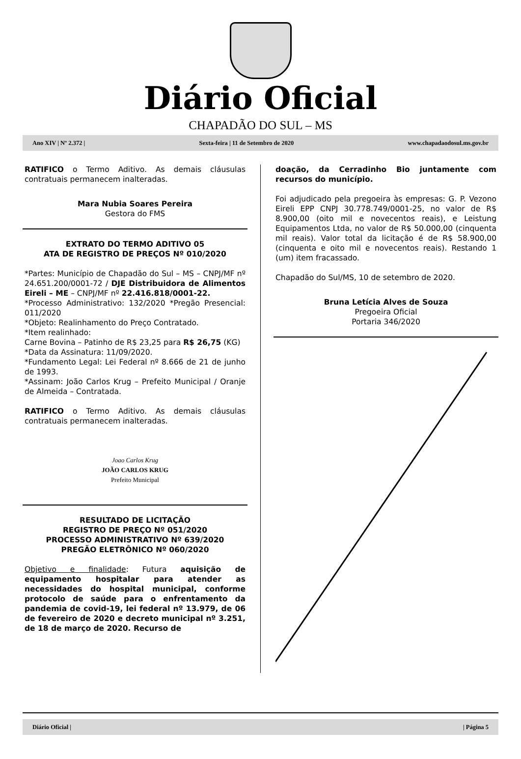Diário Oficial
CHAPADÃO DO SUL – MS
Ano XIV | Nº 2.372 | Sexta-feira | 11 de Setembro de 2020 www.chapadaodosul.ms.gov.br
RATIFICO o Termo Aditivo. As demais cláusulas contratuais permanecem inalteradas.
Mara Nubia Soares Pereira
Gestora do FMS
EXTRATO DO TERMO ADITIVO 05
ATA DE REGISTRO DE PREÇOS Nº 010/2020
*Partes: Município de Chapadão do Sul – MS – CNPJ/MF nº 24.651.200/0001-72 / DJE Distribuidora de Alimentos Eireli – ME – CNPJ/MF nº 22.416.818/0001-22.
*Processo Administrativo: 132/2020 *Pregão Presencial: 011/2020
*Objeto: Realinhamento do Preço Contratado.
*Item realinhado:
Carne Bovina – Patinho de R$ 23,25 para R$ 26,75 (KG)
*Data da Assinatura: 11/09/2020.
*Fundamento Legal: Lei Federal nº 8.666 de 21 de junho de 1993.
*Assinam: João Carlos Krug – Prefeito Municipal / Oranje de Almeida – Contratada.
RATIFICO o Termo Aditivo. As demais cláusulas contratuais permanecem inalteradas.
Joao Carlos Krug
JOÃO CARLOS KRUG
Prefeito Municipal
RESULTADO DE LICITAÇÃO
REGISTRO DE PREÇO Nº 051/2020
PROCESSO ADMINISTRATIVO Nº 639/2020
PREGÃO ELETRÔNICO Nº 060/2020
Objetivo e finalidade: Futura aquisição de equipamento hospitalar para atender as necessidades do hospital municipal, conforme protocolo de saúde para o enfrentamento da pandemia de covid-19, lei federal nº 13.979, de 06 de fevereiro de 2020 e decreto municipal nº 3.251, de 18 de março de 2020. Recurso de
doação, da Cerradinho Bio juntamente com recursos do município.
Foi adjudicado pela pregoeira às empresas: G. P. Vezono Eireli EPP CNPJ 30.778.749/0001-25, no valor de R$ 8.900,00 (oito mil e novecentos reais), e Leistung Equipamentos Ltda, no valor de R$ 50.000,00 (cinquenta mil reais). Valor total da licitação é de R$ 58.900,00 (cinquenta e oito mil e novecentos reais). Restando 1 (um) item fracassado.
Chapadão do Sul/MS, 10 de setembro de 2020.
Bruna Letícia Alves de Souza
Pregoeira Oficial
Portaria 346/2020
Diário Oficial | | Página 5